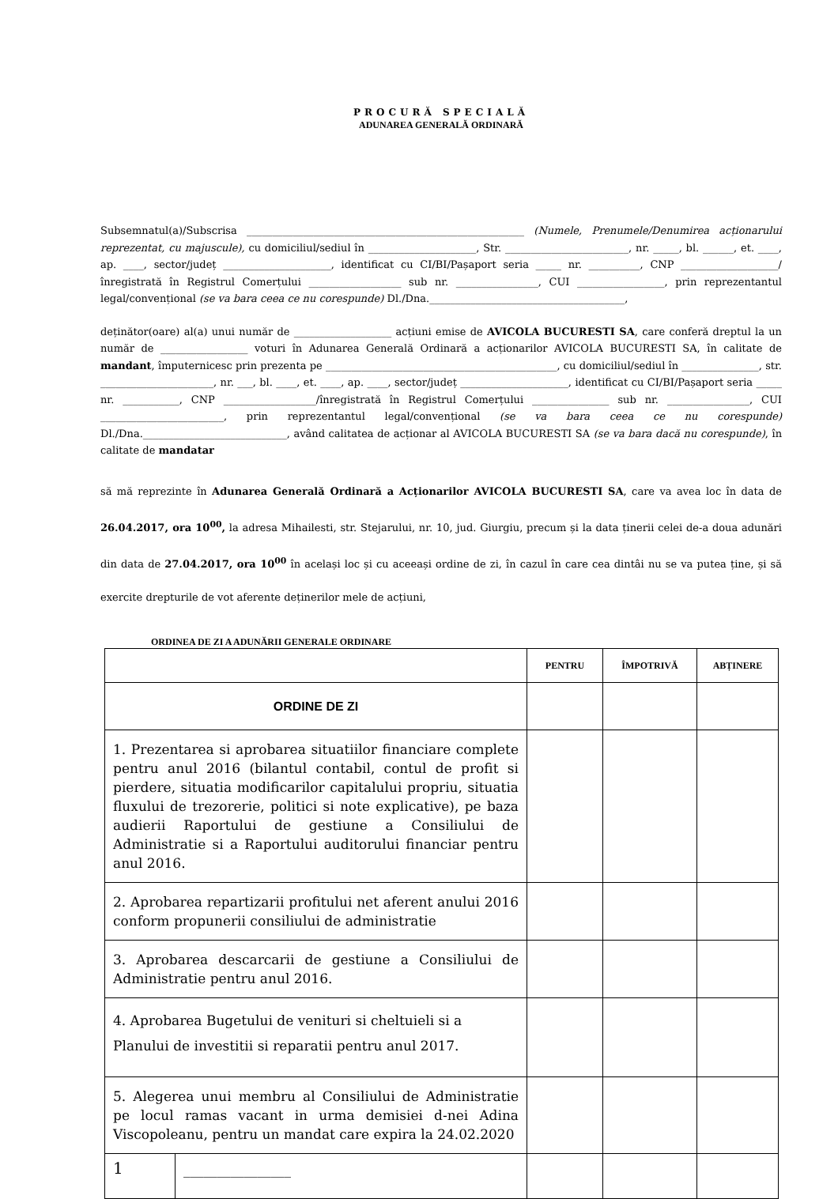PROCURĂ SPECIALĂ
ADUNAREA GENERALĂ ORDINARĂ
Subsemnatul(a)/Subscrisa ______________________________________________________ (Numele, Prenumele/Denumirea acționarului reprezentat, cu majuscule), cu domiciliul/sediul în _____________________, Str. ________________________, nr. _____, bl. ______, et. ____, ap. ____, sector/județ _____________________, identificat cu CI/BI/Pașaport seria _____ nr. __________, CNP ___________________/înregistrată în Registrul Comerțului __________________ sub nr. ________________, CUI _________________, prin reprezentantul legal/convențional (se va bara ceea ce nu corespunde) Dl./Dna.______________________________________,
deținător(oare) al(a) unui număr de ___________________ acțiuni emise de AVICOLA BUCURESTI SA, care conferă dreptul la un număr de _________________ voturi în Adunarea Generală Ordinară a acționarilor AVICOLA BUCURESTI SA, în calitate de mandant, împuternicesc prin prezenta pe _____________________________________________, cu domiciliul/sediul în _______________, str. ______________________, nr. ___, bl. ____, et. ____, ap. ____, sector/județ _____________________, identificat cu CI/BI/Pașaport seria _____ nr. ___________, CNP __________________/înregistrată în Registrul Comerțului _______________ sub nr. ________________, CUI ________________________, prin reprezentantul legal/convențional (se va bara ceea ce nu corespunde) Dl./Dna.____________________________, având calitatea de acționar al AVICOLA BUCURESTI SA (se va bara dacă nu corespunde), în calitate de mandatar
să mă reprezinte în Adunarea Generală Ordinară a Acționarilor AVICOLA BUCURESTI SA, care va avea loc în data de 26.04.2017, ora 10<sup>00</sup>, la adresa Mihailesti, str. Stejarului, nr. 10, jud. Giurgiu, precum și la data ținerii celei de-a doua adunări din data de 27.04.2017, ora 10<sup>00</sup> în același loc și cu aceeași ordine de zi, în cazul în care cea dintâi nu se va putea ține, și să exercite drepturile de vot aferente deținerilor mele de acțiuni,
ORDINEA DE ZI A ADUNĂRII GENERALE ORDINARE
| | | PENTRU | ÎMPOTRIVĂ | ABȚINERE |
| --- | --- | --- | --- | --- |
| ORDINE DE ZI | | | | |
| 1. Prezentarea si aprobarea situatiilor financiare complete pentru anul 2016 (bilantul contabil, contul de profit si pierdere, situatia modificarilor capitalului propriu, situatia fluxului de trezorerie, politici si note explicative), pe baza audierii Raportului de gestiune a Consiliului de Administratie si a Raportului auditorului financiar pentru anul 2016. | | | | |
| 2. Aprobarea repartizarii profitului net aferent anului 2016 conform propunerii consiliului de administratie | | | | |
| 3. Aprobarea descarcarii de gestiune a Consiliului de Administratie pentru anul 2016. | | | | |
| 4. Aprobarea Bugetului de venituri si cheltuieli si a Planului de investitii si reparatii pentru anul 2017. | | | | |
| 5. Alegerea unui membru al Consiliului de Administratie pe locul ramas vacant in urma demisiei d-nei Adina Viscopoleanu, pentru un mandat care expira la 24.02.2020 | | | | |
| 1 | ________________ | | | |